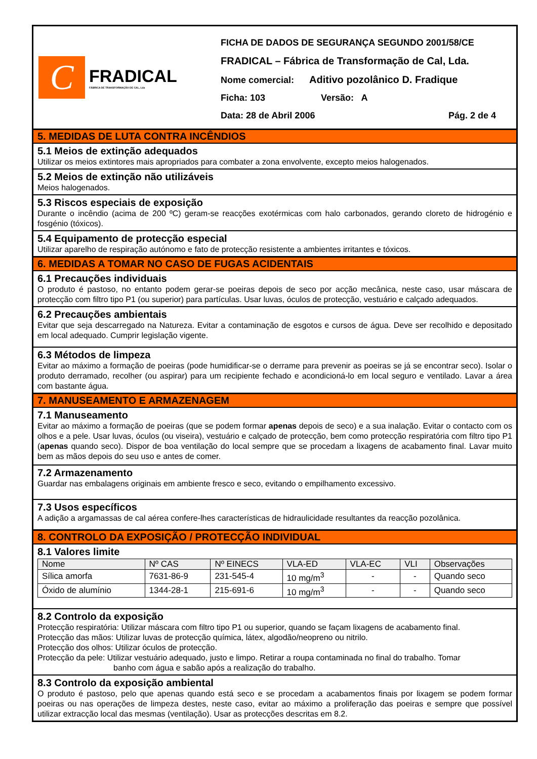C
FRADICAL
FÁBRICA DE TRANSFORMAÇÃO DE CAL, Lda
FICHA DE DADOS DE SEGURANÇA SEGUNDO 2001/58/CE
FRADICAL – Fábrica de Transformação de Cal, Lda.
Nome comercial: Aditivo pozolânico D. Fradique
Ficha: 103 Versão: A
Data: 28 de Abril 2006 Pág. 2 de 4
5. MEDIDAS DE LUTA CONTRA INCÊNDIOS
5.1 Meios de extinção adequados
Utilizar os meios extintores mais apropriados para combater a zona envolvente, excepto meios halogenados.
5.2 Meios de extinção não utilizáveis
Meios halogenados.
5.3 Riscos especiais de exposição
Durante o incêndio (acima de 200 ºC) geram-se reacções exotérmicas com halo carbonados, gerando cloreto de hidrogénio e fosgénio (tóxicos).
5.4 Equipamento de protecção especial
Utilizar aparelho de respiração autónomo e fato de protecção resistente a ambientes irritantes e tóxicos.
6. MEDIDAS A TOMAR NO CASO DE FUGAS ACIDENTAIS
6.1 Precauções individuais
O produto é pastoso, no entanto podem gerar-se poeiras depois de seco por acção mecânica, neste caso, usar máscara de protecção com filtro tipo P1 (ou superior) para partículas. Usar luvas, óculos de protecção, vestuário e calçado adequados.
6.2 Precauções ambientais
Evitar que seja descarregado na Natureza. Evitar a contaminação de esgotos e cursos de água. Deve ser recolhido e depositado em local adequado. Cumprir legislação vigente.
6.3 Métodos de limpeza
Evitar ao máximo a formação de poeiras (pode humidificar-se o derrame para prevenir as poeiras se já se encontrar seco). Isolar o produto derramado, recolher (ou aspirar) para um recipiente fechado e acondicioná-lo em local seguro e ventilado. Lavar a área com bastante água.
7. MANUSEAMENTO E ARMAZENAGEM
7.1 Manuseamento
Evitar ao máximo a formação de poeiras (que se podem formar apenas depois de seco) e a sua inalação. Evitar o contacto com os olhos e a pele. Usar luvas, óculos (ou viseira), vestuário e calçado de protecção, bem como protecção respiratória com filtro tipo P1 (apenas quando seco). Dispor de boa ventilação do local sempre que se procedam a lixagens de acabamento final. Lavar muito bem as mãos depois do seu uso e antes de comer.
7.2 Armazenamento
Guardar nas embalagens originais em ambiente fresco e seco, evitando o empilhamento excessivo.
7.3 Usos específicos
A adição a argamassas de cal aérea confere-lhes características de hidraulicidade resultantes da reacção pozolânica.
8. CONTROLO DA EXPOSIÇÃO / PROTECÇÃO INDIVIDUAL
8.1 Valores limite
| Nome | Nº CAS | Nº EINECS | VLA-ED | VLA-EC | VLI | Observações |
| --- | --- | --- | --- | --- | --- | --- |
| Sílica amorfa | 7631-86-9 | 231-545-4 | 10 mg/m<sup>3</sup> | - | - | Quando seco |
| Óxido de alumínio | 1344-28-1 | 215-691-6 | 10 mg/m<sup>3</sup> | - | - | Quando seco |
8.2 Controlo da exposição
Protecção respiratória: Utilizar máscara com filtro tipo P1 ou superior, quando se façam lixagens de acabamento final.
Protecção das mãos: Utilizar luvas de protecção química, látex, algodão/neopreno ou nitrilo.
Protecção dos olhos: Utilizar óculos de protecção.
Protecção da pele: Utilizar vestuário adequado, justo e limpo. Retirar a roupa contaminada no final do trabalho. Tomar
banho com água e sabão após a realização do trabalho.
8.3 Controlo da exposição ambiental
O produto é pastoso, pelo que apenas quando está seco e se procedam a acabamentos finais por lixagem se podem formar poeiras ou nas operações de limpeza destes, neste caso, evitar ao máximo a proliferação das poeiras e sempre que possível utilizar extracção local das mesmas (ventilação). Usar as protecções descritas em 8.2.